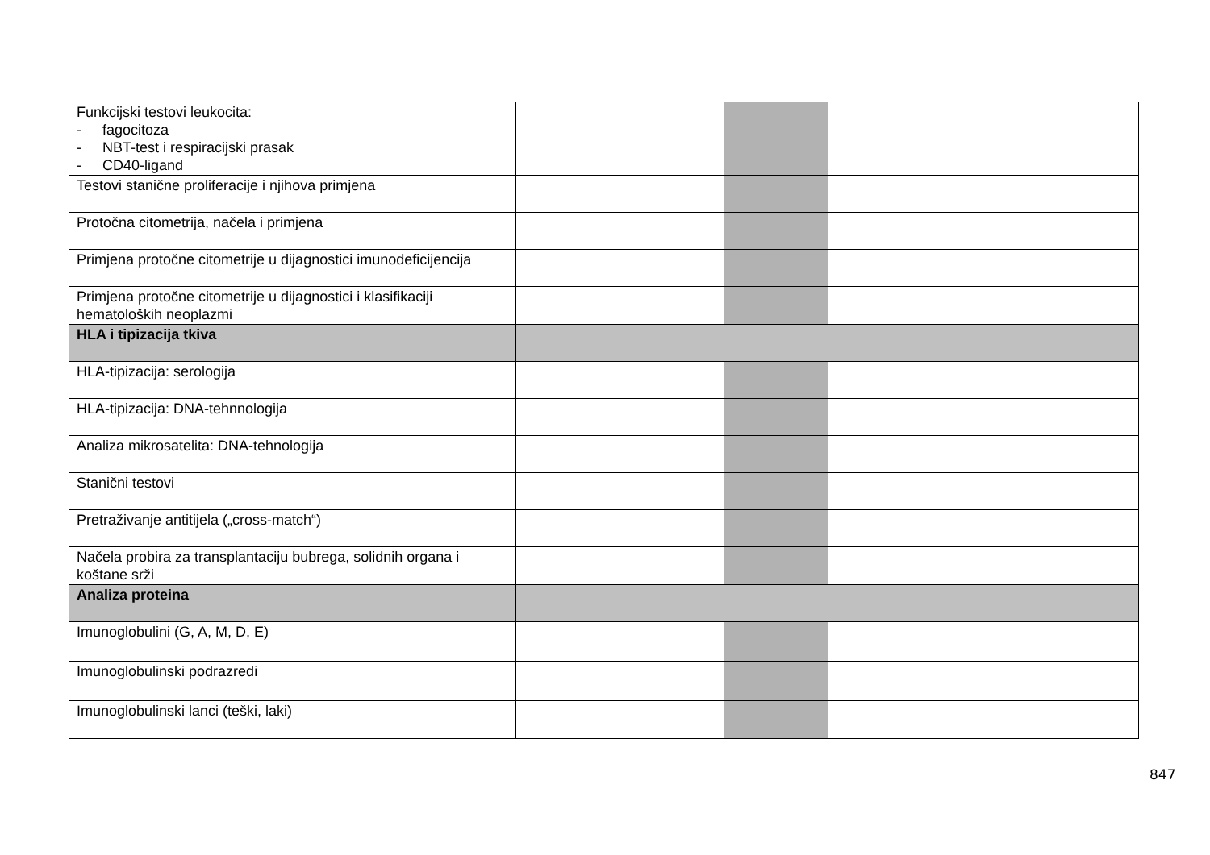| Funkcijski testovi leukocita: - fagocitoza - NBT-test i respiracijski prasak - CD40-ligand | | | | |
| Testovi stanične proliferacije i njihova primjena | | | | |
| Protočna citometrija, načela i primjena | | | | |
| Primjena protočne citometrije u dijagnostici imunodeficijencija | | | | |
| Primjena protočne citometrije u dijagnostici i klasifikaciji hematoloških neoplazmi | | | | |
| HLA i tipizacija tkiva | | | | |
| HLA-tipizacija: serologija | | | | |
| HLA-tipizacija: DNA-tehnnologija | | | | |
| Analiza mikrosatelita: DNA-tehnologija | | | | |
| Stanični testovi | | | | |
| Pretraživanje antitijela („cross-match“) | | | | |
| Načela probira za transplantaciju bubrega, solidnih organa i koštane srži | | | | |
| Analiza proteina | | | | |
| Imunoglobulini (G, A, M, D, E) | | | | |
| Imunoglobulinski podrazredi | | | | |
| Imunoglobulinski lanci (teški, laki) | | | | |
847